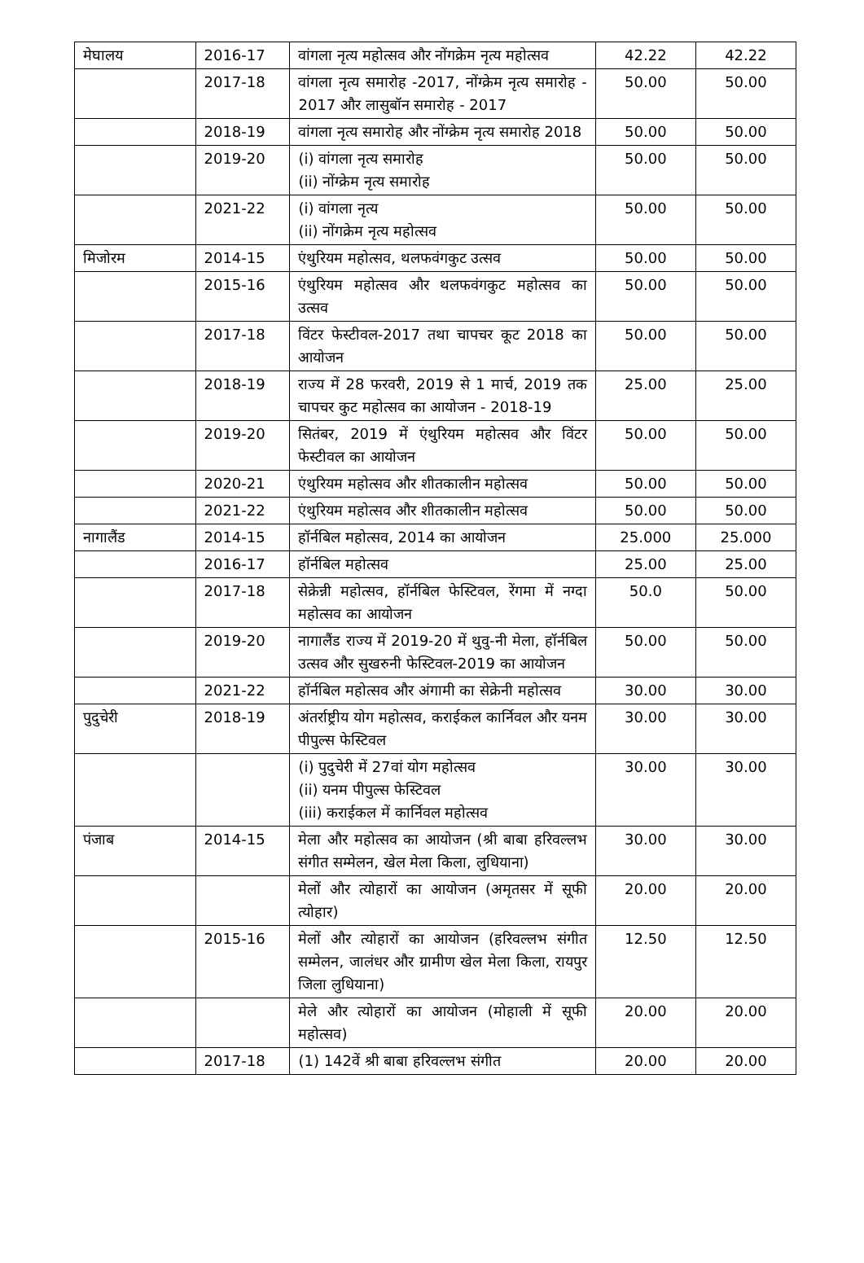| मेघालय | 2016-17 | वांगला नृत्य महोत्सव और नोंगक्रेम नृत्य महोत्सव | 42.22 | 42.22 |
| | 2017-18 | वांगला नृत्य समारोह -2017, नोंग्क्रेम नृत्य समारोह - 2017 और लासुबॉन समारोह - 2017 | 50.00 | 50.00 |
| | 2018-19 | वांगला नृत्य समारोह और नोंग्क्रेम नृत्य समारोह 2018 | 50.00 | 50.00 |
| | 2019-20 | (i) वांगला नृत्य समारोह (ii) नोंग्क्रेम नृत्य समारोह | 50.00 | 50.00 |
| | 2021-22 | (i) वांगला नृत्य (ii) नोंगक्रेम नृत्य महोत्सव | 50.00 | 50.00 |
| मिजोरम | 2014-15 | एंथुरियम महोत्सव, थलफवंगकुट उत्सव | 50.00 | 50.00 |
| | 2015-16 | एंथुरियम महोत्सव और थलफवंगकुट महोत्सव का उत्सव | 50.00 | 50.00 |
| | 2017-18 | विंटर फेस्टीवल-2017 तथा चापचर कूट 2018 का आयोजन | 50.00 | 50.00 |
| | 2018-19 | राज्य में 28 फरवरी, 2019 से 1 मार्च, 2019 तक चापचर कुट महोत्सव का आयोजन - 2018-19 | 25.00 | 25.00 |
| | 2019-20 | सितंबर, 2019 में एंथुरियम महोत्सव और विंटर फेस्टीवल का आयोजन | 50.00 | 50.00 |
| | 2020-21 | एंथुरियम महोत्सव और शीतकालीन महोत्सव | 50.00 | 50.00 |
| | 2021-22 | एंथुरियम महोत्सव और शीतकालीन महोत्सव | 50.00 | 50.00 |
| नागालैंड | 2014-15 | हॉर्नबिल महोत्सव, 2014 का आयोजन | 25.000 | 25.000 |
| | 2016-17 | हॉर्नबिल महोत्सव | 25.00 | 25.00 |
| | 2017-18 | सेक्रेन्नी महोत्सव, हॉर्नबिल फेस्टिवल, रेंगमा में नग्दा महोत्सव का आयोजन | 50.0 | 50.00 |
| | 2019-20 | नागालैंड राज्य में 2019-20 में थुवु-नी मेला, हॉर्नबिल उत्सव और सुखरुनी फेस्टिवल-2019 का आयोजन | 50.00 | 50.00 |
| | 2021-22 | हॉर्नबिल महोत्सव और अंगामी का सेक्रेनी महोत्सव | 30.00 | 30.00 |
| पुदुचेरी | 2018-19 | अंतर्राष्ट्रीय योग महोत्सव, कराईकल कार्निवल और यनम पीपुल्स फेस्टिवल | 30.00 | 30.00 |
| | | (i) पुदुचेरी में 27वां योग महोत्सव (ii) यनम पीपुल्स फेस्टिवल (iii) कराईकल में कार्निवल महोत्सव | 30.00 | 30.00 |
| पंजाब | 2014-15 | मेला और महोत्सव का आयोजन (श्री बाबा हरिवल्लभ संगीत सम्मेलन, खेल मेला किला, लुधियाना) | 30.00 | 30.00 |
| | | मेलों और त्योहारों का आयोजन (अमृतसर में सूफी त्योहार) | 20.00 | 20.00 |
| | 2015-16 | मेलों और त्योहारों का आयोजन (हरिवल्लभ संगीत सम्मेलन, जालंधर और ग्रामीण खेल मेला किला, रायपुर जिला लुधियाना) | 12.50 | 12.50 |
| | | मेले और त्योहारों का आयोजन (मोहाली में सूफी महोत्सव) | 20.00 | 20.00 |
| | 2017-18 | (1) 142वें श्री बाबा हरिवल्लभ संगीत | 20.00 | 20.00 |